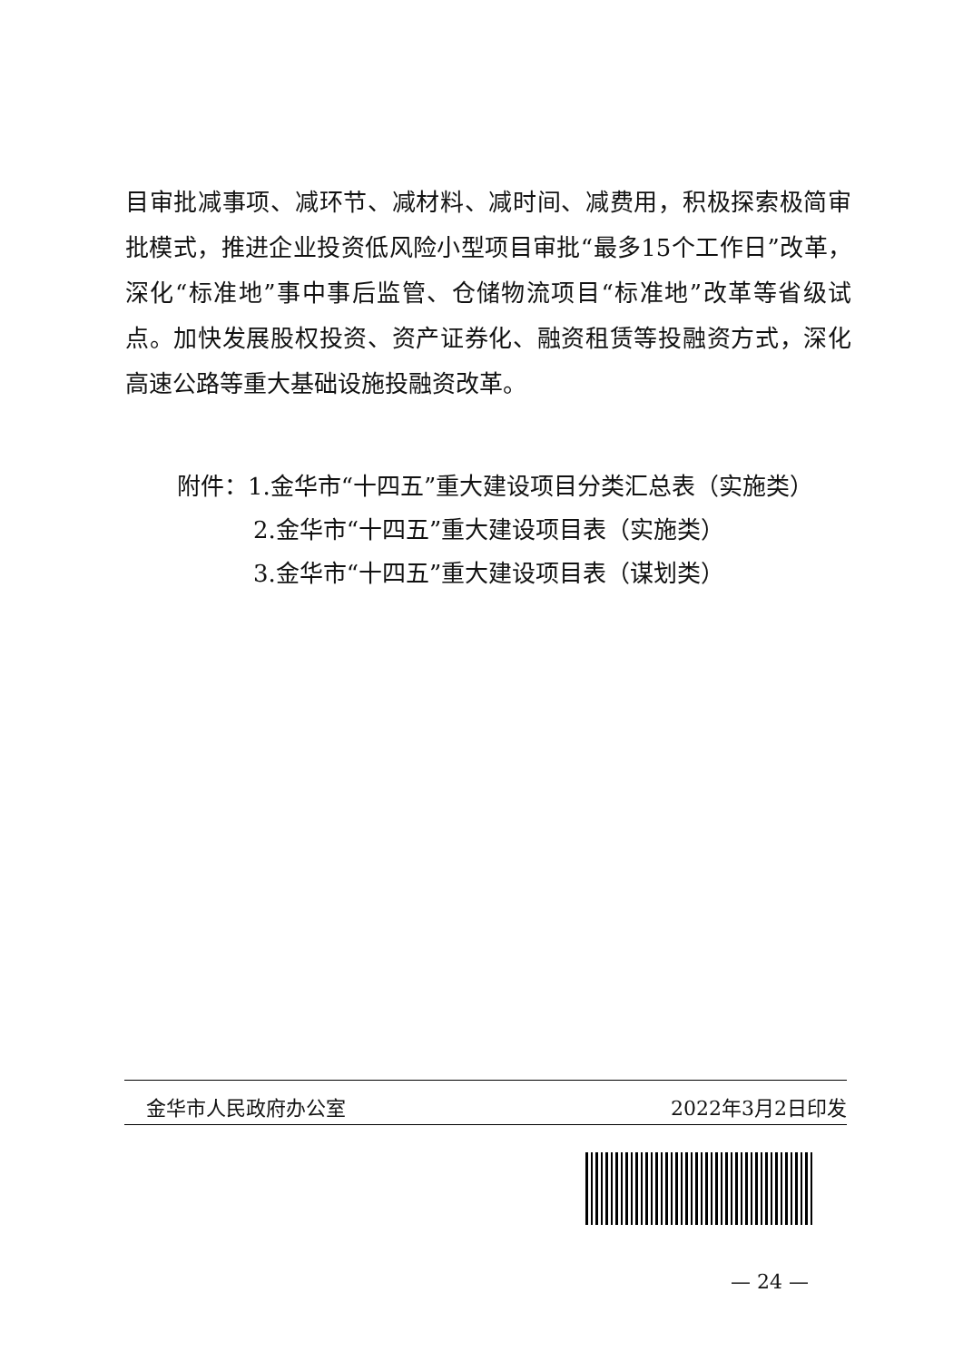目审批减事项、减环节、减材料、减时间、减费用，积极探索极简审批模式，推进企业投资低风险小型项目审批“最多15个工作日”改革，深化“标准地”事中事后监管、仓储物流项目“标准地”改革等省级试点。加快发展股权投资、资产证券化、融资租赁等投融资方式，深化高速公路等重大基础设施投融资改革。
附件：1.金华市“十四五”重大建设项目分类汇总表（实施类）
2.金华市“十四五”重大建设项目表（实施类）
3.金华市“十四五”重大建设项目表（谋划类）
金华市人民政府办公室 2022年3月2日印发
— 24 —